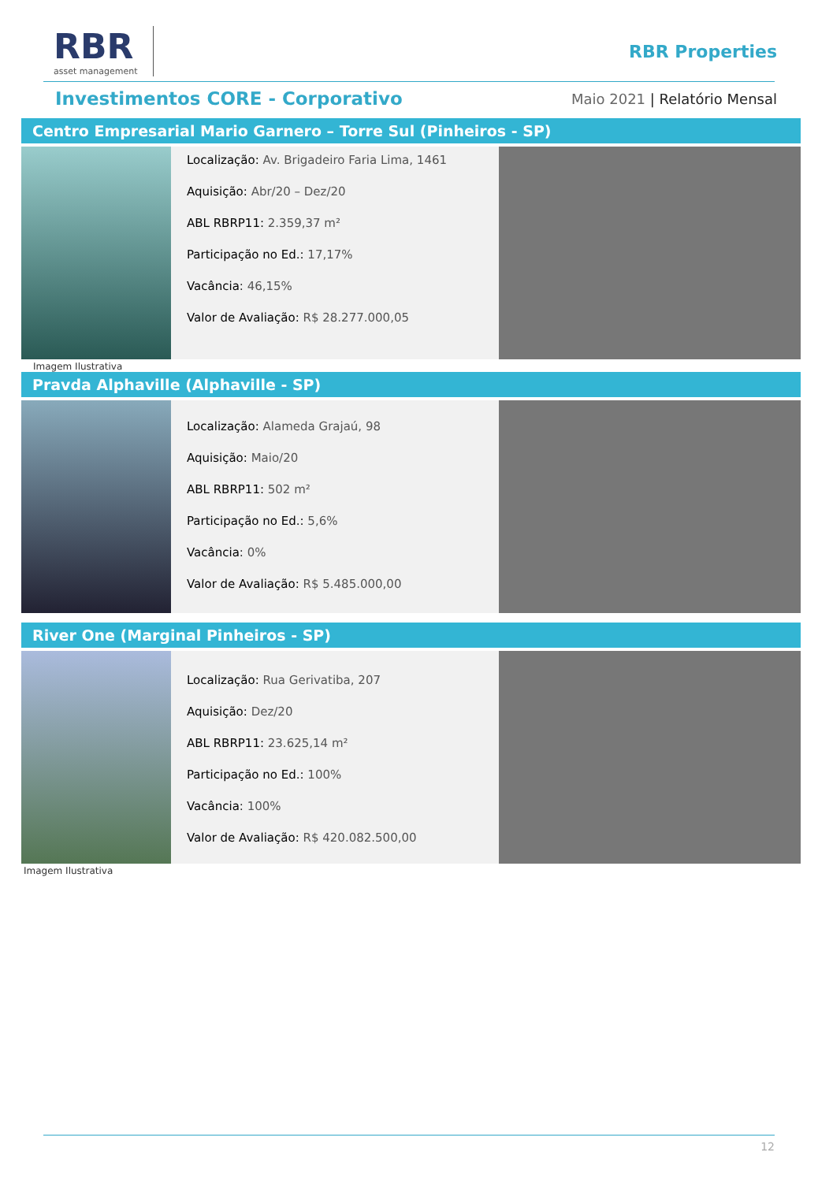RBR
asset management
RBR Properties
Investimentos CORE - Corporativo
Maio 2021 | Relatório Mensal
Centro Empresarial Mario Garnero – Torre Sul (Pinheiros - SP)
Localização: Av. Brigadeiro Faria Lima, 1461
Aquisição: Abr/20 – Dez/20
ABL RBRP11: 2.359,37 m²
Participação no Ed.: 17,17%
Vacância: 46,15%
Valor de Avaliação: R$ 28.277.000,05
Imagem Ilustrativa
Pravda Alphaville (Alphaville - SP)
Localização: Alameda Grajaú, 98
Aquisição: Maio/20
ABL RBRP11: 502 m²
Participação no Ed.: 5,6%
Vacância: 0%
Valor de Avaliação: R$ 5.485.000,00
River One (Marginal Pinheiros - SP)
Localização: Rua Gerivatiba, 207
Aquisição: Dez/20
ABL RBRP11: 23.625,14 m²
Participação no Ed.: 100%
Vacância: 100%
Valor de Avaliação: R$ 420.082.500,00
Imagem Ilustrativa
12